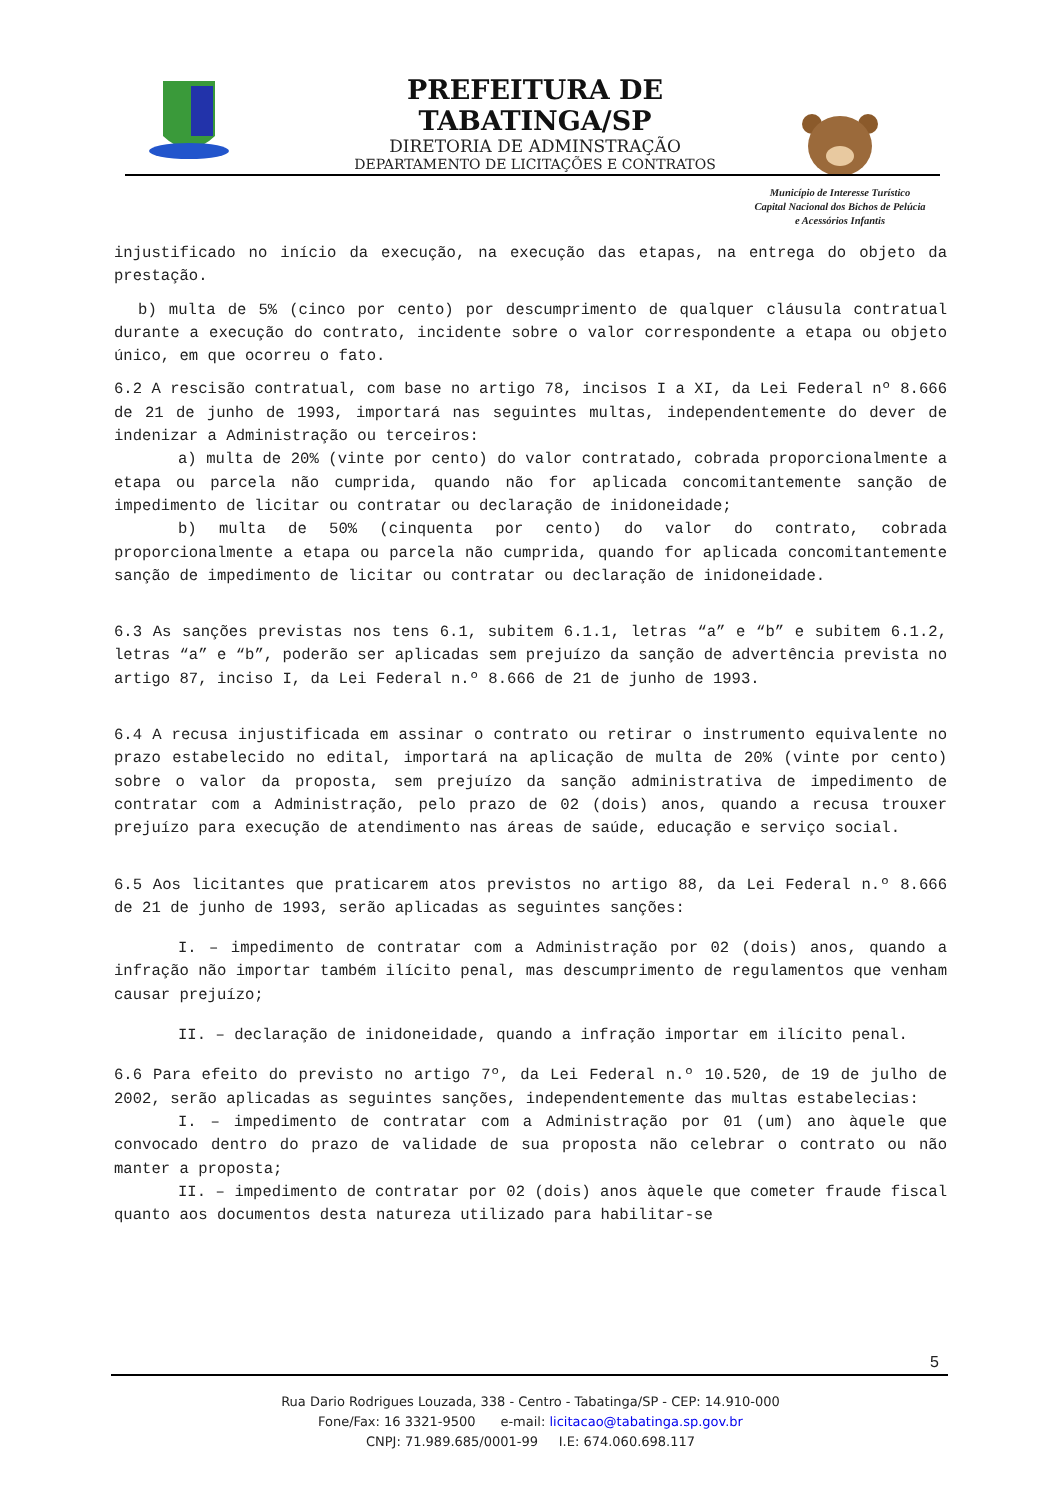PREFEITURA DE TABATINGA/SP
DIRETORIA DE ADMINSTRAÇÃO
DEPARTAMENTO DE LICITAÇÕES E CONTRATOS
Município de Interesse Turístico
Capital Nacional dos Bichos de Pelúcia
e Acessórios Infantis
injustificado no início da execução, na execução das etapas, na entrega do objeto da prestação.
b) multa de 5% (cinco por cento) por descumprimento de qualquer cláusula contratual durante a execução do contrato, incidente sobre o valor correspondente a etapa ou objeto único, em que ocorreu o fato.
6.2 A rescisão contratual, com base no artigo 78, incisos I a XI, da Lei Federal nº 8.666 de 21 de junho de 1993, importará nas seguintes multas, independentemente do dever de indenizar a Administração ou terceiros:
a) multa de 20% (vinte por cento) do valor contratado, cobrada proporcionalmente a etapa ou parcela não cumprida, quando não for aplicada concomitantemente sanção de impedimento de licitar ou contratar ou declaração de inidoneidade;
b) multa de 50% (cinquenta por cento) do valor do contrato, cobrada proporcionalmente a etapa ou parcela não cumprida, quando for aplicada concomitantemente sanção de impedimento de licitar ou contratar ou declaração de inidoneidade.
6.3 As sanções previstas nos tens 6.1, subitem 6.1.1, letras “a” e “b” e subitem 6.1.2, letras “a” e “b”, poderão ser aplicadas sem prejuízo da sanção de advertência prevista no artigo 87, inciso I, da Lei Federal n.º 8.666 de 21 de junho de 1993.
6.4 A recusa injustificada em assinar o contrato ou retirar o instrumento equivalente no prazo estabelecido no edital, importará na aplicação de multa de 20% (vinte por cento) sobre o valor da proposta, sem prejuízo da sanção administrativa de impedimento de contratar com a Administração, pelo prazo de 02 (dois) anos, quando a recusa trouxer prejuízo para execução de atendimento nas áreas de saúde, educação e serviço social.
6.5 Aos licitantes que praticarem atos previstos no artigo 88, da Lei Federal n.º 8.666 de 21 de junho de 1993, serão aplicadas as seguintes sanções:
I. – impedimento de contratar com a Administração por 02 (dois) anos, quando a infração não importar também ilícito penal, mas descumprimento de regulamentos que venham causar prejuízo;
II. – declaração de inidoneidade, quando a infração importar em ilícito penal.
6.6 Para efeito do previsto no artigo 7º, da Lei Federal n.º 10.520, de 19 de julho de 2002, serão aplicadas as seguintes sanções, independentemente das multas estabelecias:
I. – impedimento de contratar com a Administração por 01 (um) ano àquele que convocado dentro do prazo de validade de sua proposta não celebrar o contrato ou não manter a proposta;
II. – impedimento de contratar por 02 (dois) anos àquele que cometer fraude fiscal quanto aos documentos desta natureza utilizado para habilitar-se
5
Rua Dario Rodrigues Louzada, 338 - Centro - Tabatinga/SP - CEP: 14.910-000
Fone/Fax: 16 3321-9500 e-mail: licitacao@tabatinga.sp.gov.br
CNPJ: 71.989.685/0001-99 I.E: 674.060.698.117